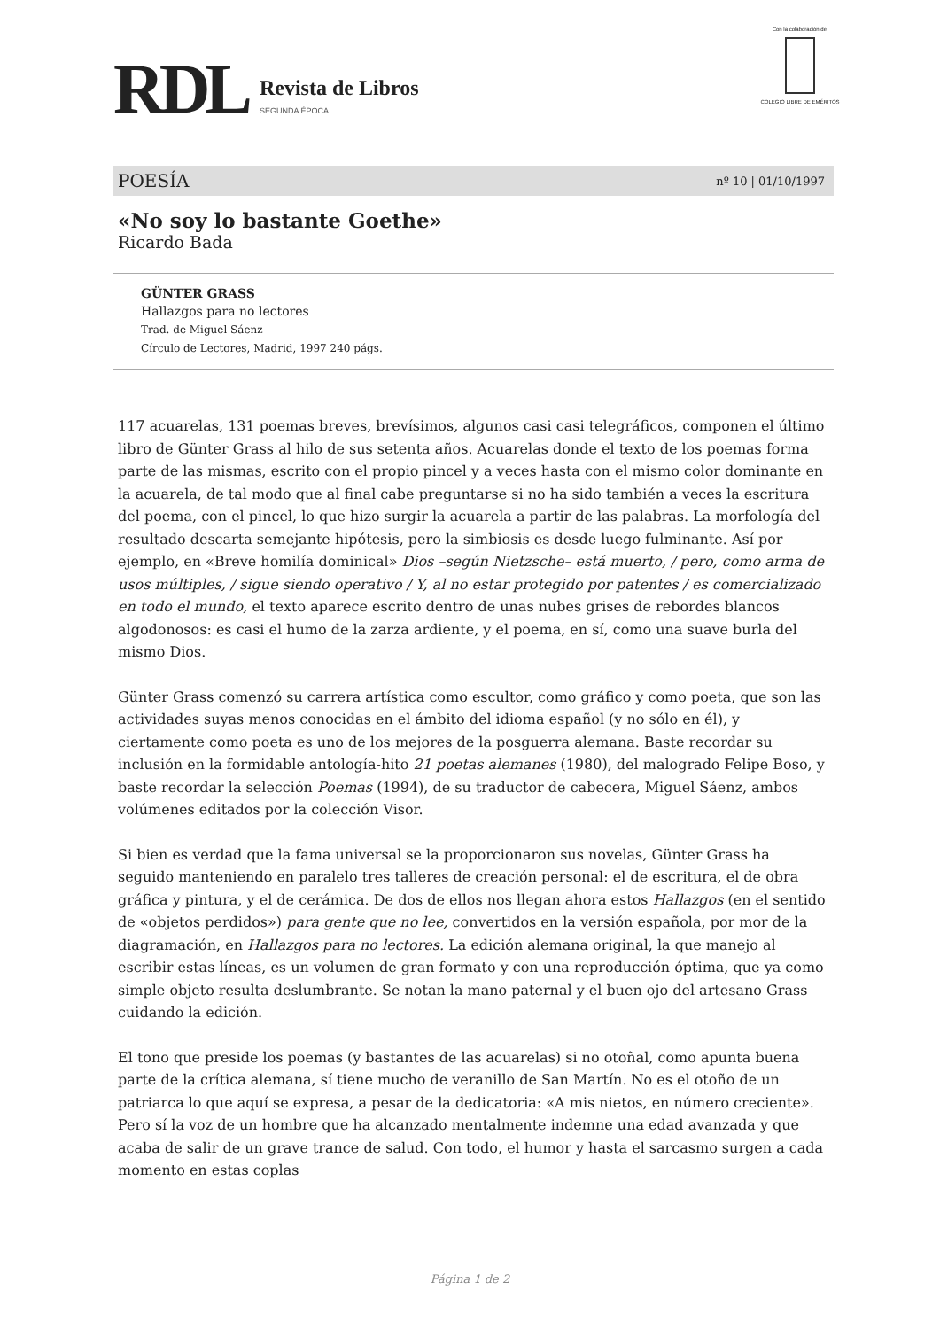RDL Revista de Libros SEGUNDA ÉPOCA
Con la colaboración del
COLEGIO LIBRE DE EMÉRITOS
POESÍA nº 10 | 01/10/1997
«No soy lo bastante Goethe»
Ricardo Bada
GÜNTER GRASS
Hallazgos para no lectores
Trad. de Miguel Sáenz
Círculo de Lectores, Madrid, 1997 240 págs.
117 acuarelas, 131 poemas breves, brevísimos, algunos casi casi telegráficos, componen el último libro de Günter Grass al hilo de sus setenta años. Acuarelas donde el texto de los poemas forma parte de las mismas, escrito con el propio pincel y a veces hasta con el mismo color dominante en la acuarela, de tal modo que al final cabe preguntarse si no ha sido también a veces la escritura del poema, con el pincel, lo que hizo surgir la acuarela a partir de las palabras. La morfología del resultado descarta semejante hipótesis, pero la simbiosis es desde luego fulminante. Así por ejemplo, en «Breve homilía dominical» Dios –según Nietzsche– está muerto, / pero, como arma de usos múltiples, / sigue siendo operativo / Y, al no estar protegido por patentes / es comercializado en todo el mundo, el texto aparece escrito dentro de unas nubes grises de rebordes blancos algodonosos: es casi el humo de la zarza ardiente, y el poema, en sí, como una suave burla del mismo Dios.
Günter Grass comenzó su carrera artística como escultor, como gráfico y como poeta, que son las actividades suyas menos conocidas en el ámbito del idioma español (y no sólo en él), y ciertamente como poeta es uno de los mejores de la posguerra alemana. Baste recordar su inclusión en la formidable antología-hito 21 poetas alemanes (1980), del malogrado Felipe Boso, y baste recordar la selección Poemas (1994), de su traductor de cabecera, Miguel Sáenz, ambos volúmenes editados por la colección Visor.
Si bien es verdad que la fama universal se la proporcionaron sus novelas, Günter Grass ha seguido manteniendo en paralelo tres talleres de creación personal: el de escritura, el de obra gráfica y pintura, y el de cerámica. De dos de ellos nos llegan ahora estos Hallazgos (en el sentido de «objetos perdidos») para gente que no lee, convertidos en la versión española, por mor de la diagramación, en Hallazgos para no lectores. La edición alemana original, la que manejo al escribir estas líneas, es un volumen de gran formato y con una reproducción óptima, que ya como simple objeto resulta deslumbrante. Se notan la mano paternal y el buen ojo del artesano Grass cuidando la edición.
El tono que preside los poemas (y bastantes de las acuarelas) si no otoñal, como apunta buena parte de la crítica alemana, sí tiene mucho de veranillo de San Martín. No es el otoño de un patriarca lo que aquí se expresa, a pesar de la dedicatoria: «A mis nietos, en número creciente». Pero sí la voz de un hombre que ha alcanzado mentalmente indemne una edad avanzada y que acaba de salir de un grave trance de salud. Con todo, el humor y hasta el sarcasmo surgen a cada momento en estas coplas
Página 1 de 2